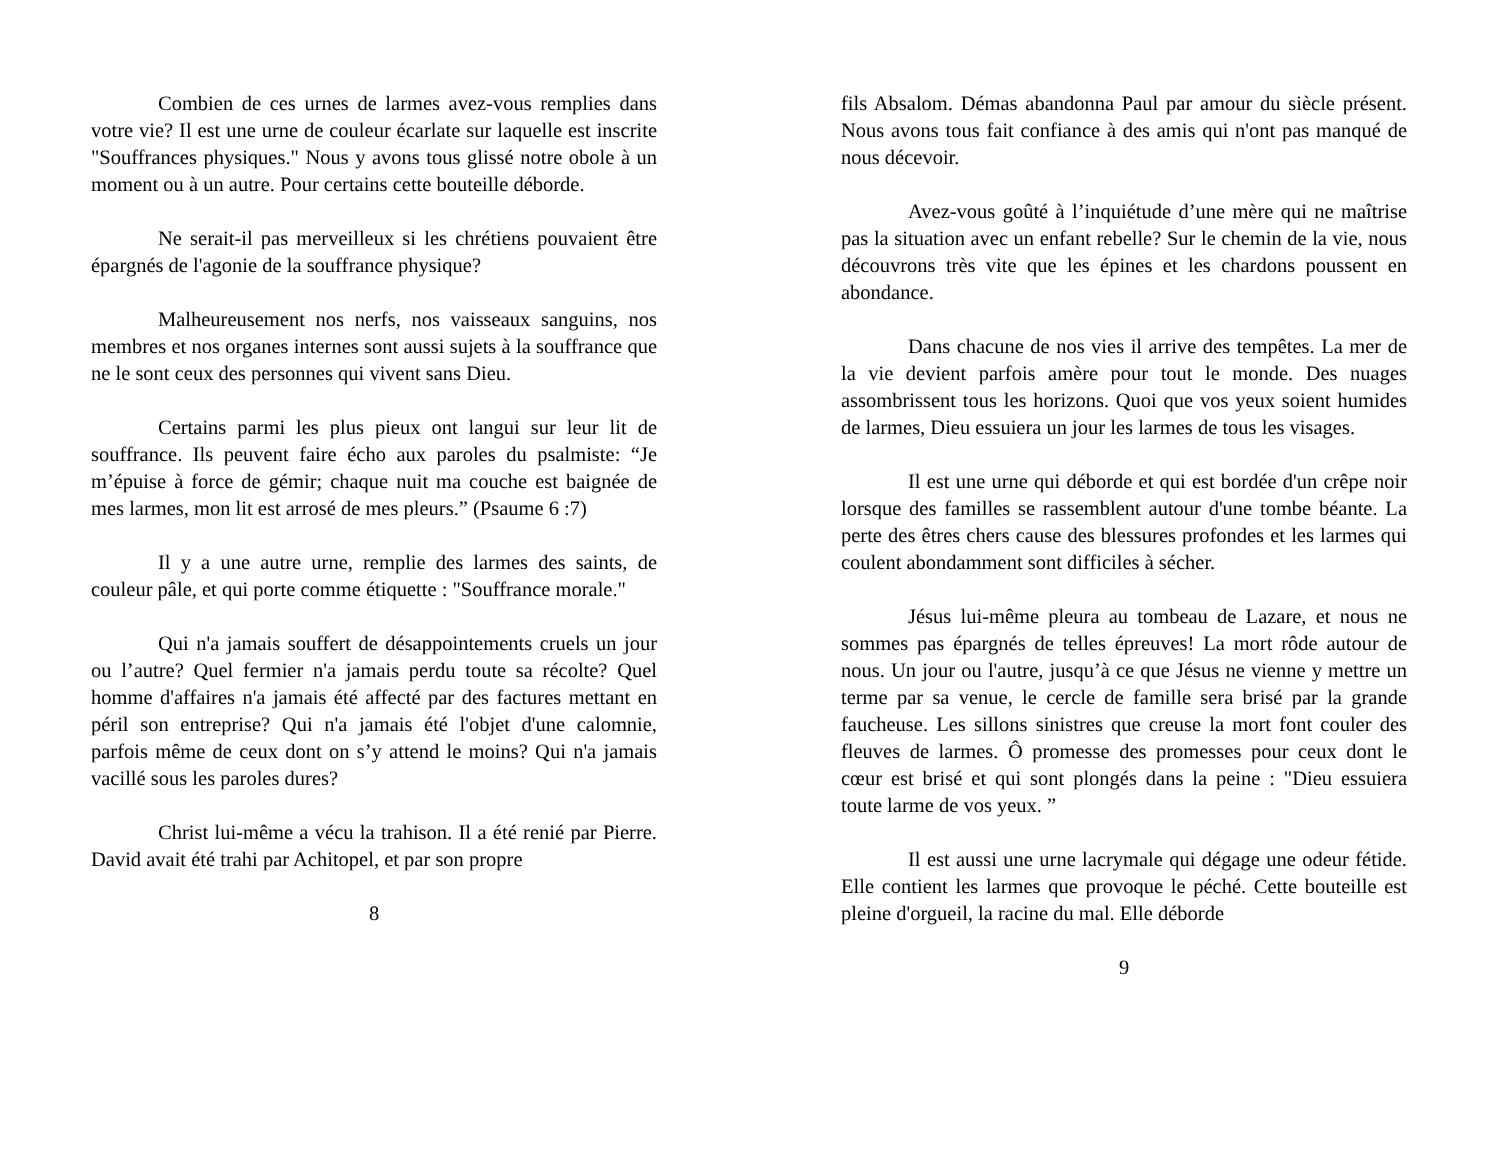Combien de ces urnes de larmes avez-vous remplies dans votre vie? Il est une urne de couleur écarlate sur laquelle est inscrite "Souffrances physiques." Nous y avons tous glissé notre obole à un moment ou à un autre. Pour certains cette bouteille déborde.
Ne serait-il pas merveilleux si les chrétiens pouvaient être épargnés de l'agonie de la souffrance physique?
Malheureusement nos nerfs, nos vaisseaux sanguins, nos membres et nos organes internes sont aussi sujets à la souffrance que ne le sont ceux des personnes qui vivent sans Dieu.
Certains parmi les plus pieux ont langui sur leur lit de souffrance. Ils peuvent faire écho aux paroles du psalmiste: “Je m’épuise à force de gémir; chaque nuit ma couche est baignée de mes larmes, mon lit est arrosé de mes pleurs.” (Psaume 6 :7)
Il y a une autre urne, remplie des larmes des saints, de couleur pâle, et qui porte comme étiquette : "Souffrance morale."
Qui n'a jamais souffert de désappointements cruels un jour ou l’autre? Quel fermier n'a jamais perdu toute sa récolte? Quel homme d'affaires n'a jamais été affecté par des factures mettant en péril son entreprise? Qui n'a jamais été l'objet d'une calomnie, parfois même de ceux dont on s’y attend le moins? Qui n'a jamais vacillé sous les paroles dures?
Christ lui-même a vécu la trahison. Il a été renié par Pierre. David avait été trahi par Achitopel, et par son propre
8
fils Absalom. Démas abandonna Paul par amour du siècle présent. Nous avons tous fait confiance à des amis qui n'ont pas manqué de nous décevoir.
Avez-vous goûté à l’inquiétude d’une mère qui ne maîtrise pas la situation avec un enfant rebelle? Sur le chemin de la vie, nous découvrons très vite que les épines et les chardons poussent en abondance.
Dans chacune de nos vies il arrive des tempêtes. La mer de la vie devient parfois amère pour tout le monde. Des nuages assombrissent tous les horizons. Quoi que vos yeux soient humides de larmes, Dieu essuiera un jour les larmes de tous les visages.
Il est une urne qui déborde et qui est bordée d'un crêpe noir lorsque des familles se rassemblent autour d'une tombe béante. La perte des êtres chers cause des blessures profondes et les larmes qui coulent abondamment sont difficiles à sécher.
Jésus lui-même pleura au tombeau de Lazare, et nous ne sommes pas épargnés de telles épreuves! La mort rôde autour de nous. Un jour ou l'autre, jusqu’à ce que Jésus ne vienne y mettre un terme par sa venue, le cercle de famille sera brisé par la grande faucheuse. Les sillons sinistres que creuse la mort font couler des fleuves de larmes. Ô promesse des promesses pour ceux dont le cœur est brisé et qui sont plongés dans la peine : "Dieu essuiera toute larme de vos yeux. ”
Il est aussi une urne lacrymale qui dégage une odeur fétide. Elle contient les larmes que provoque le péché. Cette bouteille est pleine d'orgueil, la racine du mal. Elle déborde
9